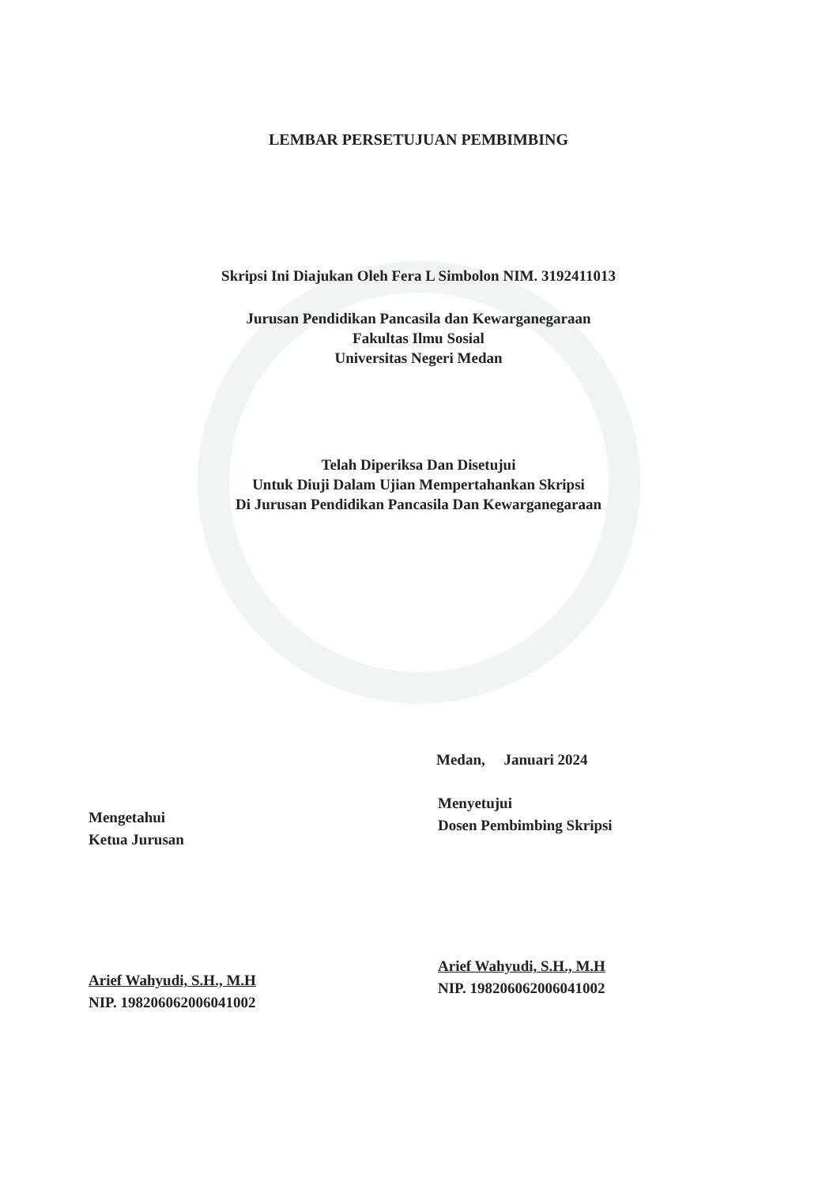LEMBAR PERSETUJUAN PEMBIMBING
Skripsi Ini Diajukan Oleh Fera L Simbolon NIM. 3192411013
Jurusan Pendidikan Pancasila dan Kewarganegaraan
Fakultas Ilmu Sosial
Universitas Negeri Medan
Telah Diperiksa Dan Disetujui
Untuk Diuji Dalam Ujian Mempertahankan Skripsi
Di Jurusan Pendidikan Pancasila Dan Kewarganegaraan
Medan, Januari 2024
Mengetahui
Ketua Jurusan
Arief Wahyudi, S.H., M.H
NIP. 198206062006041002
Menyetujui
Dosen Pembimbing Skripsi
Arief Wahyudi, S.H., M.H
NIP. 198206062006041002